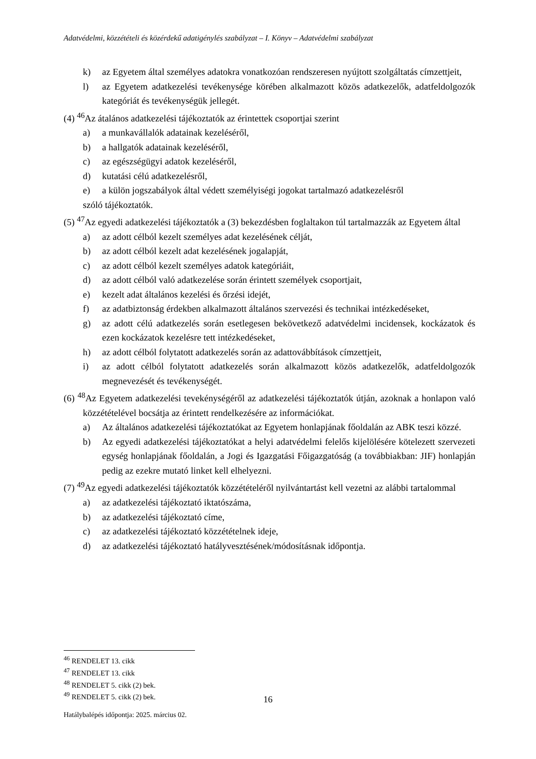Adatvédelmi, közzétételi és közérdekű adatigénylés szabályzat – I. Könyv – Adatvédelmi szabályzat
k) az Egyetem által személyes adatokra vonatkozóan rendszeresen nyújtott szolgáltatás címzettjeit,
l) az Egyetem adatkezelési tevékenysége körében alkalmazott közös adatkezelők, adatfeldolgozók kategóriát és tevékenységük jellegét.
(4) <sup>46</sup>Az átalános adatkezelési tájékoztatók az érintettek csoportjai szerint
a) a munkavállalók adatainak kezeléséről,
b) a hallgatók adatainak kezeléséről,
c) az egészségügyi adatok kezeléséről,
d) kutatási célú adatkezelésről,
e) a külön jogszabályok által védett személyiségi jogokat tartalmazó adatkezelésről
szóló tájékoztatók.
(5) <sup>47</sup>Az egyedi adatkezelési tájékoztatók a (3) bekezdésben foglaltakon túl tartalmazzák az Egyetem által
a) az adott célból kezelt személyes adat kezelésének célját,
b) az adott célból kezelt adat kezelésének jogalapját,
c) az adott célból kezelt személyes adatok kategóriáit,
d) az adott célból való adatkezelése során érintett személyek csoportjait,
e) kezelt adat általános kezelési és őrzési idejét,
f) az adatbiztonság érdekben alkalmazott általános szervezési és technikai intézkedéseket,
g) az adott célú adatkezelés során esetlegesen bekövetkező adatvédelmi incidensek, kockázatok és ezen kockázatok kezelésre tett intézkedéseket,
h) az adott célból folytatott adatkezelés során az adattovábbítások címzettjeit,
i) az adott célból folytatott adatkezelés során alkalmazott közös adatkezelők, adatfeldolgozók megnevezését és tevékenységét.
(6) <sup>48</sup>Az Egyetem adatkezelési tevekénységéről az adatkezelési tájékoztatók útján, azoknak a honlapon való közzétételével bocsátja az érintett rendelkezésére az információkat.
a) Az általános adatkezelési tájékoztatókat az Egyetem honlapjának főoldalán az ABK teszi közzé.
b) Az egyedi adatkezelési tájékoztatókat a helyi adatvédelmi felelős kijelölésére kötelezett szervezeti egység honlapjának főoldalán, a Jogi és Igazgatási Főigazgatóság (a továbbiakban: JIF) honlapján pedig az ezekre mutató linket kell elhelyezni.
(7) <sup>49</sup>Az egyedi adatkezelési tájékoztatók közzétételéről nyilvántartást kell vezetni az alábbi tartalommal
a) az adatkezelési tájékoztató iktatószáma,
b) az adatkezelési tájékoztató címe,
c) az adatkezelési tájékoztató közzétételnek ideje,
d) az adatkezelési tájékoztató hatályvesztésének/módosításnak időpontja.
<sup>46</sup> RENDELET 13. cikk
<sup>47</sup> RENDELET 13. cikk
<sup>48</sup> RENDELET 5. cikk (2) bek.
<sup>49</sup> RENDELET 5. cikk (2) bek.
16
Hatálybalépés időpontja: 2025. március 02.